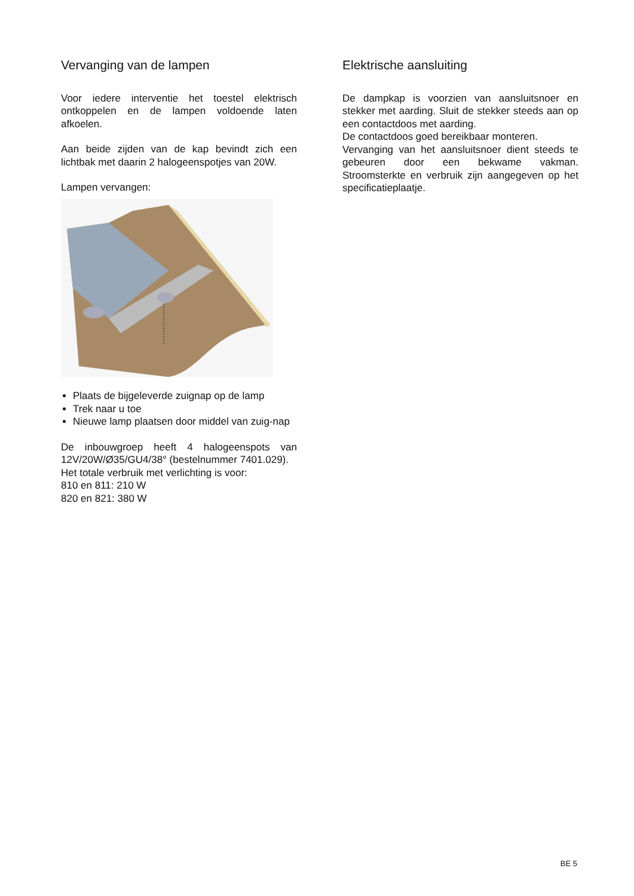Vervanging van de lampen
Voor iedere interventie het toestel elektrisch ontkoppelen en de lampen voldoende laten afkoelen.
Aan beide zijden van de kap bevindt zich een lichtbak met daarin 2 halogeenspotjes van 20W.
Lampen vervangen:
Plaats de bijgeleverde zuignap op de lamp
Trek naar u toe
Nieuwe lamp plaatsen door middel van zuig-nap
De inbouwgroep heeft 4 halogeenspots van 12V/20W/Ø35/GU4/38° (bestelnummer 7401.029).
Het totale verbruik met verlichting is voor:
810 en 811: 210 W
820 en 821: 380 W
Elektrische aansluiting
De dampkap is voorzien van aansluitsnoer en stekker met aarding. Sluit de stekker steeds aan op een contactdoos met aarding.
De contactdoos goed bereikbaar monteren.
Vervanging van het aansluitsnoer dient steeds te gebeuren door een bekwame vakman. Stroomsterkte en verbruik zijn aangegeven op het specificatieplaatje.
BE 5